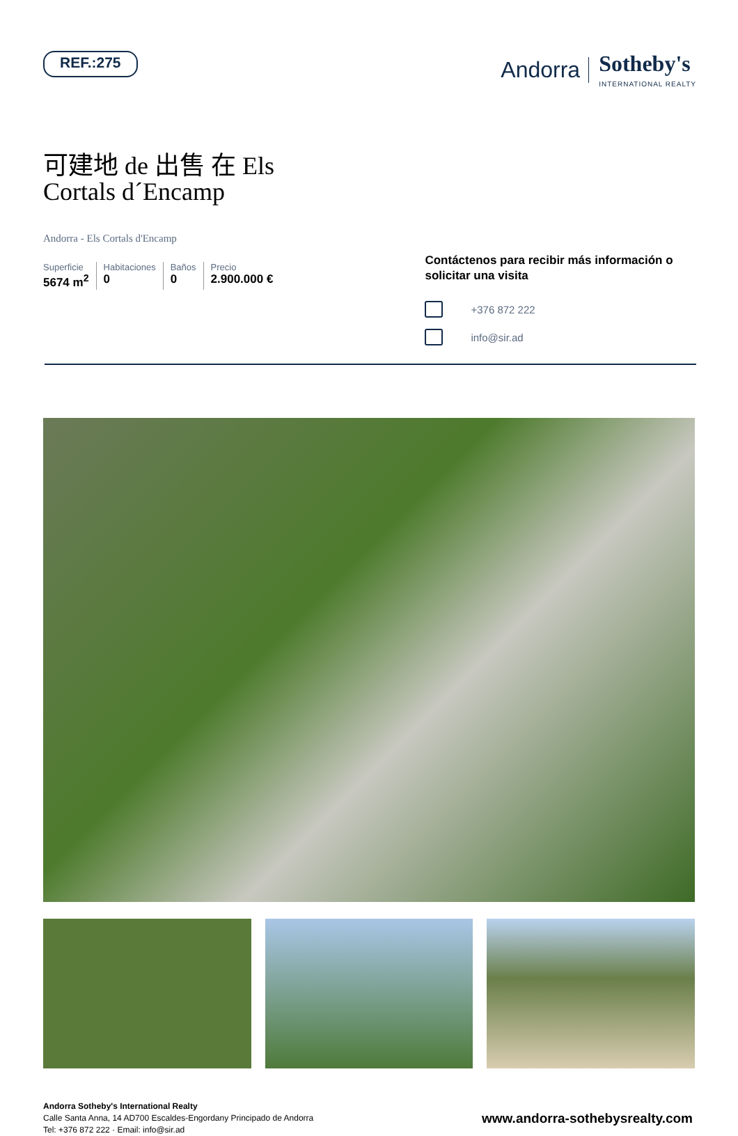REF.:275
Andorra Sotheby's
INTERNATIONAL REALTY
可建地 de 出售 在 Els Cortals d´Encamp
Andorra - Els Cortals d'Encamp
Superficie
5674 m<sup>2</sup>
Habitaciones
0
Baños
0
Precio
2.900.000 €
Contáctenos para recibir más información o solicitar una visita
+376 872 222
info@sir.ad
Andorra Sotheby's International Realty
Calle Santa Anna, 14 AD700 Escaldes-Engordany Principado de Andorra
Tel: +376 872 222 · Email: info@sir.ad
www.andorra-sothebysrealty.com